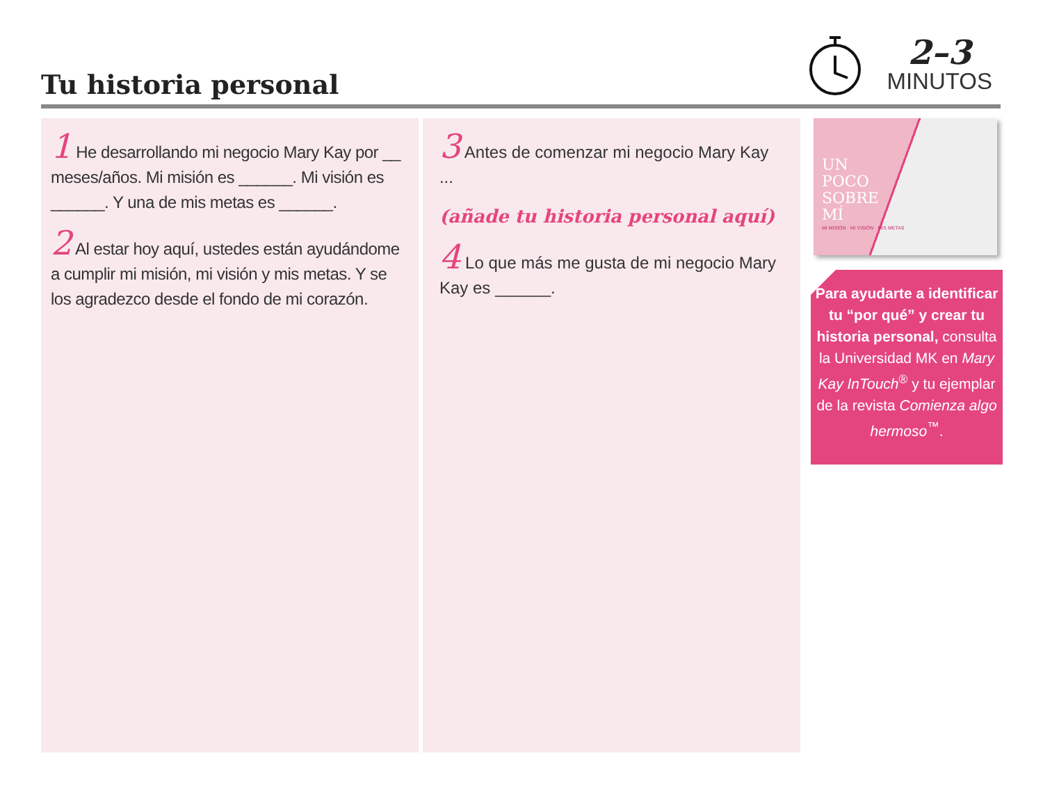Tu historia personal
2–3
MINUTOS
1 He desarrollando mi negocio Mary Kay por __ meses/años. Mi misión es ______. Mi visión es ______. Y una de mis metas es ______.
2 Al estar hoy aquí, ustedes están ayudándome a cumplir mi misión, mi visión y mis metas. Y se los agradezco desde el fondo de mi corazón.
3 Antes de comenzar mi negocio Mary Kay ...
(añade tu historia personal aquí)
4 Lo que más me gusta de mi negocio Mary Kay es ______.
UN
POCO
SOBRE
MÍ
MI MISIÓN · MI VISIÓN · MIS METAS
Para ayudarte a identificar tu “por qué” y crear tu historia personal, consulta la Universidad MK en Mary Kay InTouch<sup>®</sup> y tu ejemplar de la revista Comienza algo hermoso<sup>™</sup>.